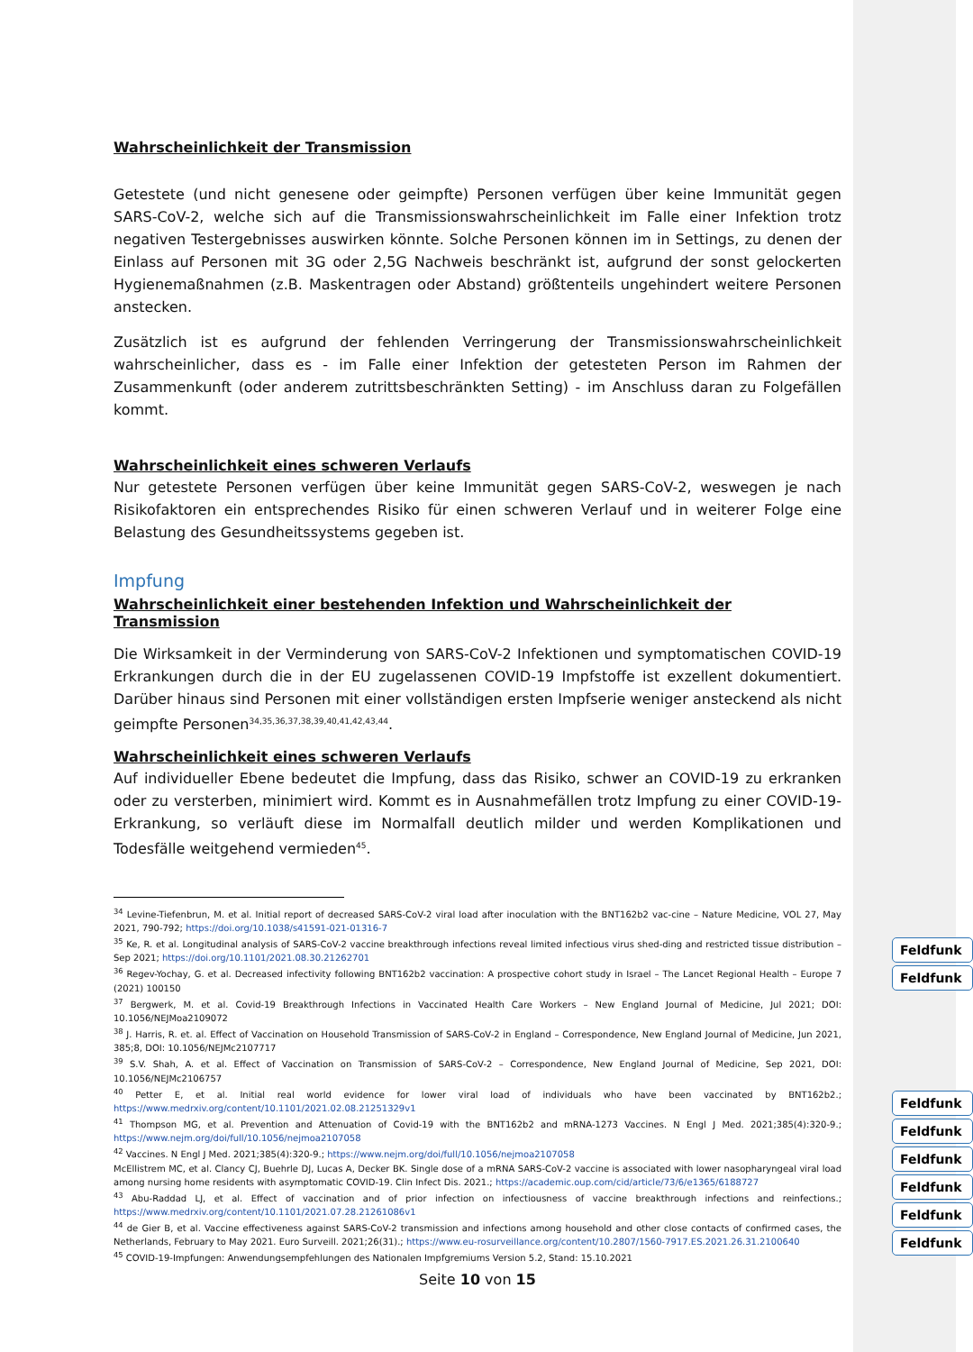Wahrscheinlichkeit der Transmission
Getestete (und nicht genesene oder geimpfte) Personen verfügen über keine Immunität gegen SARS-CoV-2, welche sich auf die Transmissionswahrscheinlichkeit im Falle einer Infektion trotz negativen Testergebnisses auswirken könnte. Solche Personen können im in Settings, zu denen der Einlass auf Personen mit 3G oder 2,5G Nachweis beschränkt ist, aufgrund der sonst gelockerten Hygienemaßnahmen (z.B. Maskentragen oder Abstand) größtenteils ungehindert weitere Personen anstecken.
Zusätzlich ist es aufgrund der fehlenden Verringerung der Transmissionswahrscheinlichkeit wahrscheinlicher, dass es - im Falle einer Infektion der getesteten Person im Rahmen der Zusammenkunft (oder anderem zutrittsbeschränkten Setting) - im Anschluss daran zu Folgefällen kommt.
Wahrscheinlichkeit eines schweren Verlaufs
Nur getestete Personen verfügen über keine Immunität gegen SARS-CoV-2, weswegen je nach Risikofaktoren ein entsprechendes Risiko für einen schweren Verlauf und in weiterer Folge eine Belastung des Gesundheitssystems gegeben ist.
Impfung
Wahrscheinlichkeit einer bestehenden Infektion und Wahrscheinlichkeit der Transmission
Die Wirksamkeit in der Verminderung von SARS-CoV-2 Infektionen und symptomatischen COVID-19 Erkrankungen durch die in der EU zugelassenen COVID-19 Impfstoffe ist exzellent dokumentiert. Darüber hinaus sind Personen mit einer vollständigen ersten Impfserie weniger ansteckend als nicht geimpfte Personen<sup>34,35,36,37,38,39,40,41,42,43,44</sup>.
Wahrscheinlichkeit eines schweren Verlaufs
Auf individueller Ebene bedeutet die Impfung, dass das Risiko, schwer an COVID-19 zu erkranken oder zu versterben, minimiert wird. Kommt es in Ausnahmefällen trotz Impfung zu einer COVID-19-Erkrankung, so verläuft diese im Normalfall deutlich milder und werden Komplikationen und Todesfälle weitgehend vermieden<sup>45</sup>.
<sup>34</sup> Levine-Tiefenbrun, M. et al. Initial report of decreased SARS-CoV-2 viral load after inoculation with the BNT162b2 vac-cine – Nature Medicine, VOL 27, May 2021, 790-792; https://doi.org/10.1038/s41591-021-01316-7
<sup>35</sup> Ke, R. et al. Longitudinal analysis of SARS-CoV-2 vaccine breakthrough infections reveal limited infectious virus shed-ding and restricted tissue distribution – Sep 2021; https://doi.org/10.1101/2021.08.30.21262701
<sup>36</sup> Regev-Yochay, G. et al. Decreased infectivity following BNT162b2 vaccination: A prospective cohort study in Israel – The Lancet Regional Health – Europe 7 (2021) 100150
<sup>37</sup> Bergwerk, M. et al. Covid-19 Breakthrough Infections in Vaccinated Health Care Workers – New England Journal of Medicine, Jul 2021; DOI: 10.1056/NEJMoa2109072
<sup>38</sup> J. Harris, R. et. al. Effect of Vaccination on Household Transmission of SARS-CoV-2 in England – Correspondence, New England Journal of Medicine, Jun 2021, 385;8, DOI: 10.1056/NEJMc2107717
<sup>39</sup> S.V. Shah, A. et al. Effect of Vaccination on Transmission of SARS-CoV-2 – Correspondence, New England Journal of Medicine, Sep 2021, DOI: 10.1056/NEJMc2106757
<sup>40</sup> Petter E, et al. Initial real world evidence for lower viral load of individuals who have been vaccinated by BNT162b2.; https://www.medrxiv.org/content/10.1101/2021.02.08.21251329v1
<sup>41</sup> Thompson MG, et al. Prevention and Attenuation of Covid-19 with the BNT162b2 and mRNA-1273 Vaccines. N Engl J Med. 2021;385(4):320-9.; https://www.nejm.org/doi/full/10.1056/nejmoa2107058
<sup>42</sup> Vaccines. N Engl J Med. 2021;385(4):320-9.; https://www.nejm.org/doi/full/10.1056/nejmoa2107058
McEllistrem MC, et al. Clancy CJ, Buehrle DJ, Lucas A, Decker BK. Single dose of a mRNA SARS-CoV-2 vaccine is associated with lower nasopharyngeal viral load among nursing home residents with asymptomatic COVID-19. Clin Infect Dis. 2021.; https://academic.oup.com/cid/article/73/6/e1365/6188727
<sup>43</sup> Abu-Raddad LJ, et al. Effect of vaccination and of prior infection on infectiousness of vaccine breakthrough infections and reinfections.; https://www.medrxiv.org/content/10.1101/2021.07.28.21261086v1
<sup>44</sup> de Gier B, et al. Vaccine effectiveness against SARS-CoV-2 transmission and infections among household and other close contacts of confirmed cases, the Netherlands, February to May 2021. Euro Surveill. 2021;26(31).; https://www.eu-rosurveillance.org/content/10.2807/1560-7917.ES.2021.26.31.2100640
<sup>45</sup> COVID-19-Impfungen: Anwendungsempfehlungen des Nationalen Impfgremiums Version 5.2, Stand: 15.10.2021
Seite 10 von 15
Feldfunk
Feldfunk
Feldfunk
Feldfunk
Feldfunk
Feldfunk
Feldfunk
Feldfunk